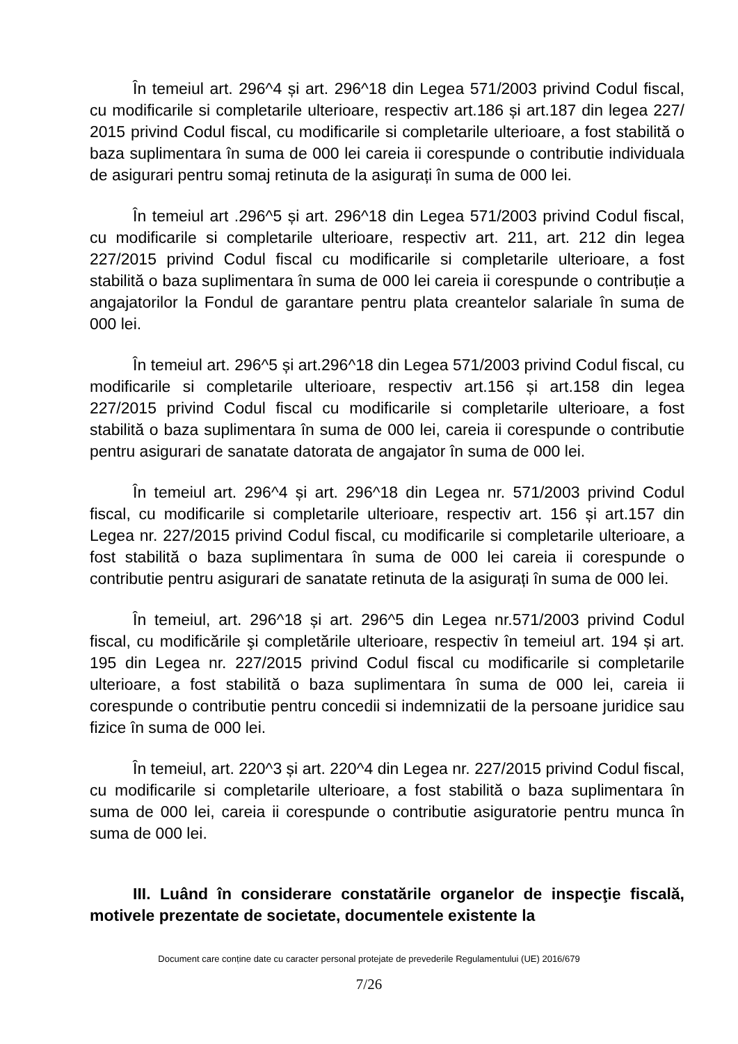În temeiul art. 296^4 și art. 296^18 din Legea 571/2003 privind Codul fiscal, cu modificarile si completarile ulterioare, respectiv art.186 și art.187 din legea 227/ 2015 privind Codul fiscal, cu modificarile si completarile ulterioare, a fost stabilită o baza suplimentara în suma de 000 lei careia ii corespunde o contributie individuala de asigurari pentru somaj retinuta de la asigurați în suma de 000 lei.
În temeiul art .296^5 și art. 296^18 din Legea 571/2003 privind Codul fiscal, cu modificarile si completarile ulterioare, respectiv art. 211, art. 212 din legea 227/2015 privind Codul fiscal cu modificarile si completarile ulterioare, a fost stabilită o baza suplimentara în suma de 000 lei careia ii corespunde o contribuție a angajatorilor la Fondul de garantare pentru plata creantelor salariale în suma de 000 lei.
În temeiul art. 296^5 și art.296^18 din Legea 571/2003 privind Codul fiscal, cu modificarile si completarile ulterioare, respectiv art.156 și art.158 din legea 227/2015 privind Codul fiscal cu modificarile si completarile ulterioare, a fost stabilită o baza suplimentara în suma de 000 lei, careia ii corespunde o contributie pentru asigurari de sanatate datorata de angajator în suma de 000 lei.
În temeiul art. 296^4 și art. 296^18 din Legea nr. 571/2003 privind Codul fiscal, cu modificarile si completarile ulterioare, respectiv art. 156 și art.157 din Legea nr. 227/2015 privind Codul fiscal, cu modificarile si completarile ulterioare, a fost stabilită o baza suplimentara în suma de 000 lei careia ii corespunde o contributie pentru asigurari de sanatate retinuta de la asigurați în suma de 000 lei.
În temeiul, art. 296^18 și art. 296^5 din Legea nr.571/2003 privind Codul fiscal, cu modificările şi completările ulterioare, respectiv în temeiul art. 194 și art. 195 din Legea nr. 227/2015 privind Codul fiscal cu modificarile si completarile ulterioare, a fost stabilită o baza suplimentara în suma de 000 lei, careia ii corespunde o contributie pentru concedii si indemnizatii de la persoane juridice sau fizice în suma de 000 lei.
În temeiul, art. 220^3 și art. 220^4 din Legea nr. 227/2015 privind Codul fiscal, cu modificarile si completarile ulterioare, a fost stabilită o baza suplimentara în suma de 000 lei, careia ii corespunde o contributie asiguratorie pentru munca în suma de 000 lei.
III. Luând în considerare constatările organelor de inspecţie fiscală, motivele prezentate de societate, documentele existente la
Document care conține date cu caracter personal protejate de prevederile Regulamentului (UE) 2016/679
7/26